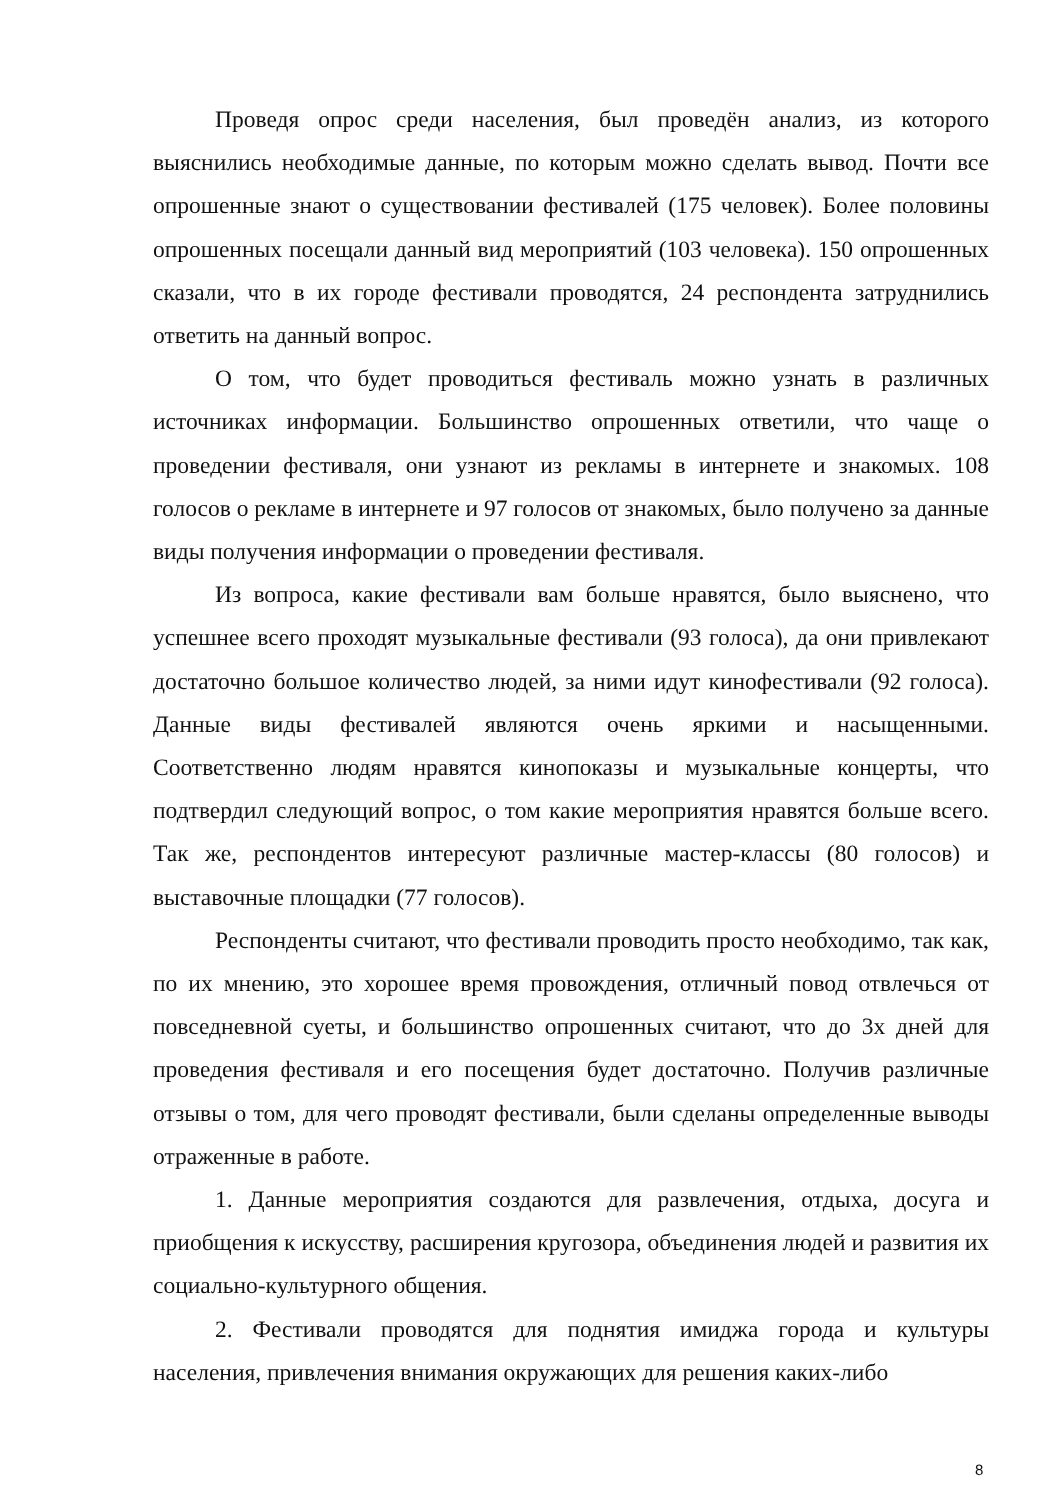Проведя опрос среди населения, был проведён анализ, из которого выяснились необходимые данные, по которым можно сделать вывод. Почти все опрошенные знают о существовании фестивалей (175 человек). Более половины опрошенных посещали данный вид мероприятий (103 человека). 150 опрошенных сказали, что в их городе фестивали проводятся, 24 респондента затруднились ответить на данный вопрос.
О том, что будет проводиться фестиваль можно узнать в различных источниках информации. Большинство опрошенных ответили, что чаще о проведении фестиваля, они узнают из рекламы в интернете и знакомых. 108 голосов о рекламе в интернете и 97 голосов от знакомых, было получено за данные виды получения информации о проведении фестиваля.
Из вопроса, какие фестивали вам больше нравятся, было выяснено, что успешнее всего проходят музыкальные фестивали (93 голоса), да они привлекают достаточно большое количество людей, за ними идут кинофестивали (92 голоса). Данные виды фестивалей являются очень яркими и насыщенными. Соответственно людям нравятся кинопоказы и музыкальные концерты, что подтвердил следующий вопрос, о том какие мероприятия нравятся больше всего. Так же, респондентов интересуют различные мастер-классы (80 голосов) и выставочные площадки (77 голосов).
Респонденты считают, что фестивали проводить просто необходимо, так как, по их мнению, это хорошее время провождения, отличный повод отвлечься от повседневной суеты, и большинство опрошенных считают, что до 3х дней для проведения фестиваля и его посещения будет достаточно. Получив различные отзывы о том, для чего проводят фестивали, были сделаны определенные выводы отраженные в работе.
1. Данные мероприятия создаются для развлечения, отдыха, досуга и приобщения к искусству, расширения кругозора, объединения людей и развития их социально-культурного общения.
2. Фестивали проводятся для поднятия имиджа города и культуры населения, привлечения внимания окружающих для решения каких-либо
8